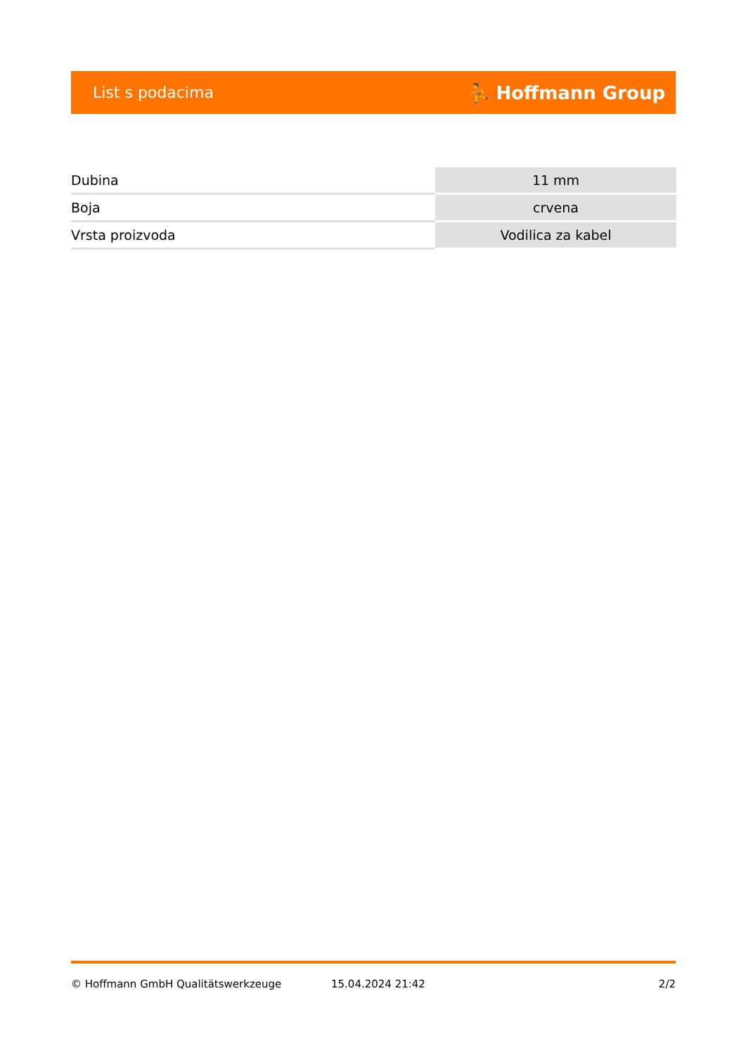List s podacima ⛹ Hoffmann Group
| Dubina | 11 mm |
| Boja | crvena |
| Vrsta proizvoda | Vodilica za kabel |
© Hoffmann GmbH Qualitätswerkzeuge 15.04.2024 21:42 2/2